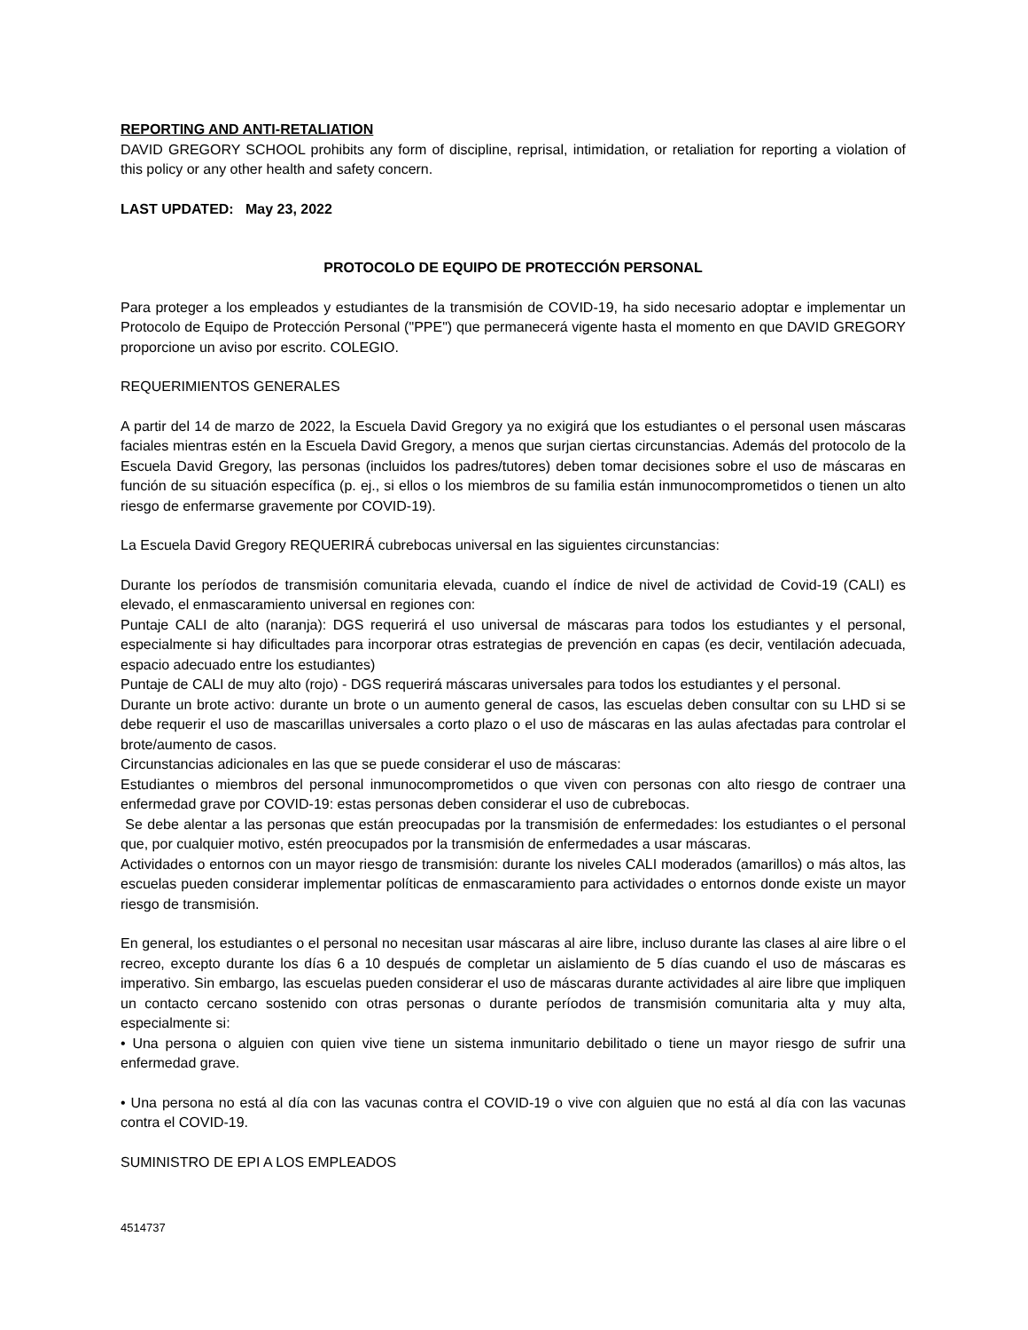REPORTING AND ANTI-RETALIATION
DAVID GREGORY SCHOOL prohibits any form of discipline, reprisal, intimidation, or retaliation for reporting a violation of this policy or any other health and safety concern.
LAST UPDATED: May 23, 2022
PROTOCOLO DE EQUIPO DE PROTECCIÓN PERSONAL
Para proteger a los empleados y estudiantes de la transmisión de COVID-19, ha sido necesario adoptar e implementar un Protocolo de Equipo de Protección Personal ("PPE") que permanecerá vigente hasta el momento en que DAVID GREGORY proporcione un aviso por escrito. COLEGIO.
REQUERIMIENTOS GENERALES
A partir del 14 de marzo de 2022, la Escuela David Gregory ya no exigirá que los estudiantes o el personal usen máscaras faciales mientras estén en la Escuela David Gregory, a menos que surjan ciertas circunstancias. Además del protocolo de la Escuela David Gregory, las personas (incluidos los padres/tutores) deben tomar decisiones sobre el uso de máscaras en función de su situación específica (p. ej., si ellos o los miembros de su familia están inmunocomprometidos o tienen un alto riesgo de enfermarse gravemente por COVID-19).
La Escuela David Gregory REQUERIRÁ cubrebocas universal en las siguientes circunstancias:
Durante los períodos de transmisión comunitaria elevada, cuando el índice de nivel de actividad de Covid-19 (CALI) es elevado, el enmascaramiento universal en regiones con:
Puntaje CALI de alto (naranja): DGS requerirá el uso universal de máscaras para todos los estudiantes y el personal, especialmente si hay dificultades para incorporar otras estrategias de prevención en capas (es decir, ventilación adecuada, espacio adecuado entre los estudiantes)
Puntaje de CALI de muy alto (rojo) - DGS requerirá máscaras universales para todos los estudiantes y el personal.
Durante un brote activo: durante un brote o un aumento general de casos, las escuelas deben consultar con su LHD si se debe requerir el uso de mascarillas universales a corto plazo o el uso de máscaras en las aulas afectadas para controlar el brote/aumento de casos.
Circunstancias adicionales en las que se puede considerar el uso de máscaras:
Estudiantes o miembros del personal inmunocomprometidos o que viven con personas con alto riesgo de contraer una enfermedad grave por COVID-19: estas personas deben considerar el uso de cubrebocas.
Se debe alentar a las personas que están preocupadas por la transmisión de enfermedades: los estudiantes o el personal que, por cualquier motivo, estén preocupados por la transmisión de enfermedades a usar máscaras.
Actividades o entornos con un mayor riesgo de transmisión: durante los niveles CALI moderados (amarillos) o más altos, las escuelas pueden considerar implementar políticas de enmascaramiento para actividades o entornos donde existe un mayor riesgo de transmisión.
En general, los estudiantes o el personal no necesitan usar máscaras al aire libre, incluso durante las clases al aire libre o el recreo, excepto durante los días 6 a 10 después de completar un aislamiento de 5 días cuando el uso de máscaras es imperativo. Sin embargo, las escuelas pueden considerar el uso de máscaras durante actividades al aire libre que impliquen un contacto cercano sostenido con otras personas o durante períodos de transmisión comunitaria alta y muy alta, especialmente si:
• Una persona o alguien con quien vive tiene un sistema inmunitario debilitado o tiene un mayor riesgo de sufrir una enfermedad grave.
• Una persona no está al día con las vacunas contra el COVID-19 o vive con alguien que no está al día con las vacunas contra el COVID-19.
SUMINISTRO DE EPI A LOS EMPLEADOS
4514737